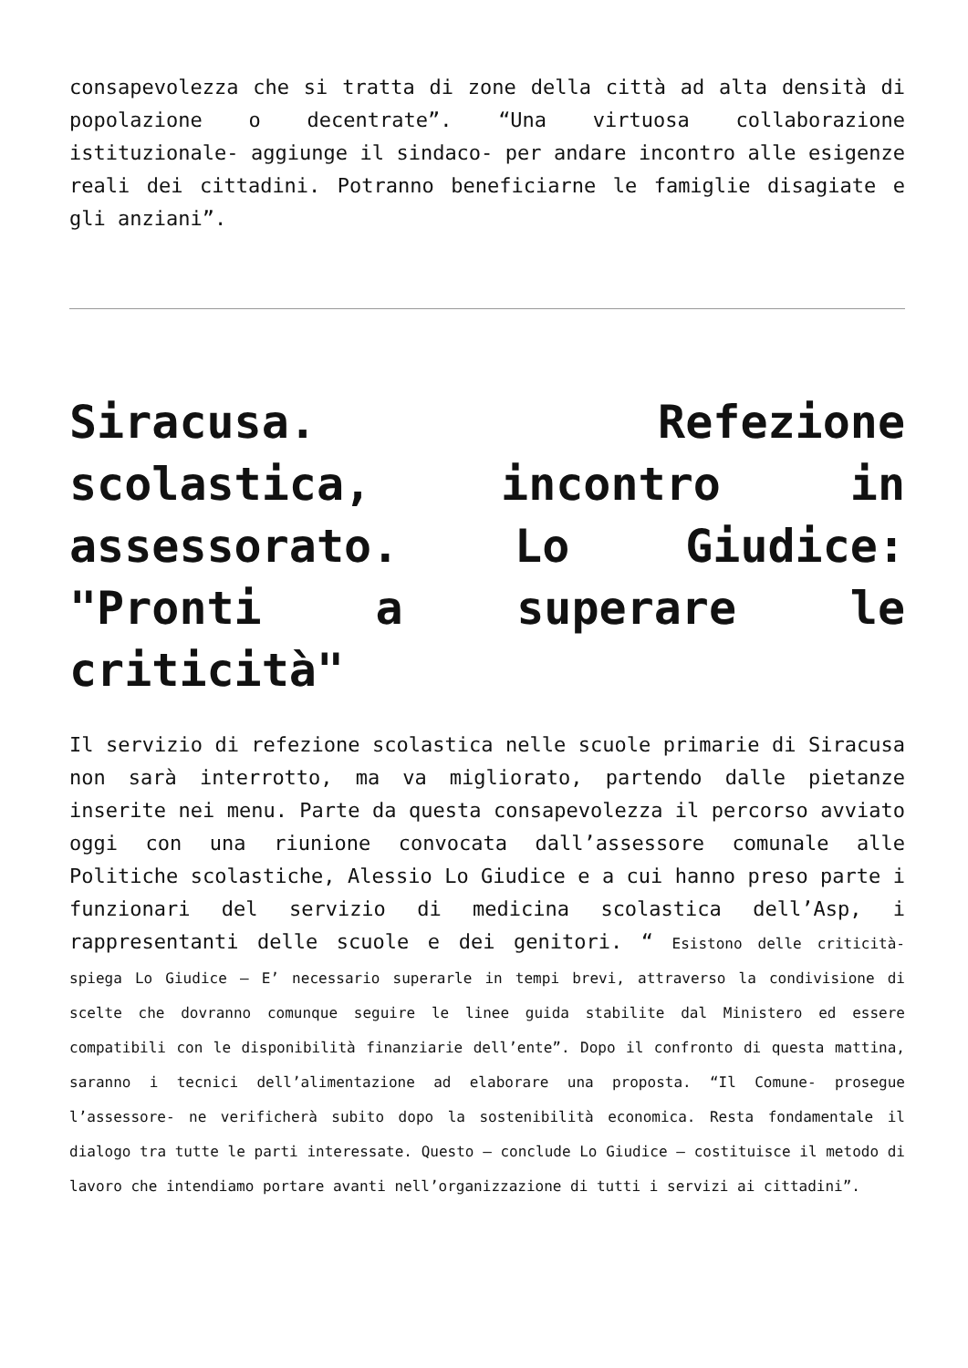consapevolezza che si tratta di zone della città ad alta densità di popolazione o decentrate”. “Una virtuosa collaborazione istituzionale- aggiunge il sindaco- per andare incontro alle esigenze reali dei cittadini. Potranno beneficiarne le famiglie disagiate e gli anziani”.
Siracusa. Refezione scolastica, incontro in assessorato. Lo Giudice: "Pronti a superare le criticità"
Il servizio di refezione scolastica nelle scuole primarie di Siracusa non sarà interrotto, ma va migliorato, partendo dalle pietanze inserite nei menu. Parte da questa consapevolezza il percorso avviato oggi con una riunione convocata dall’assessore comunale alle Politiche scolastiche, Alessio Lo Giudice e a cui hanno preso parte i funzionari del servizio di medicina scolastica dell’Asp, i rappresentanti delle scuole e dei genitori. “ Esistono delle criticità- spiega Lo Giudice – E’ necessario superarle in tempi brevi, attraverso la condivisione di scelte che dovranno comunque seguire le linee guida stabilite dal Ministero ed essere compatibili con le disponibilità finanziarie dell’ente”. Dopo il confronto di questa mattina, saranno i tecnici dell’alimentazione ad elaborare una proposta. “Il Comune- prosegue l’assessore- ne verificherà subito dopo la sostenibilità economica. Resta fondamentale il dialogo tra tutte le parti interessate. Questo – conclude Lo Giudice – costituisce il metodo di lavoro che intendiamo portare avanti nell’organizzazione di tutti i servizi ai cittadini”.